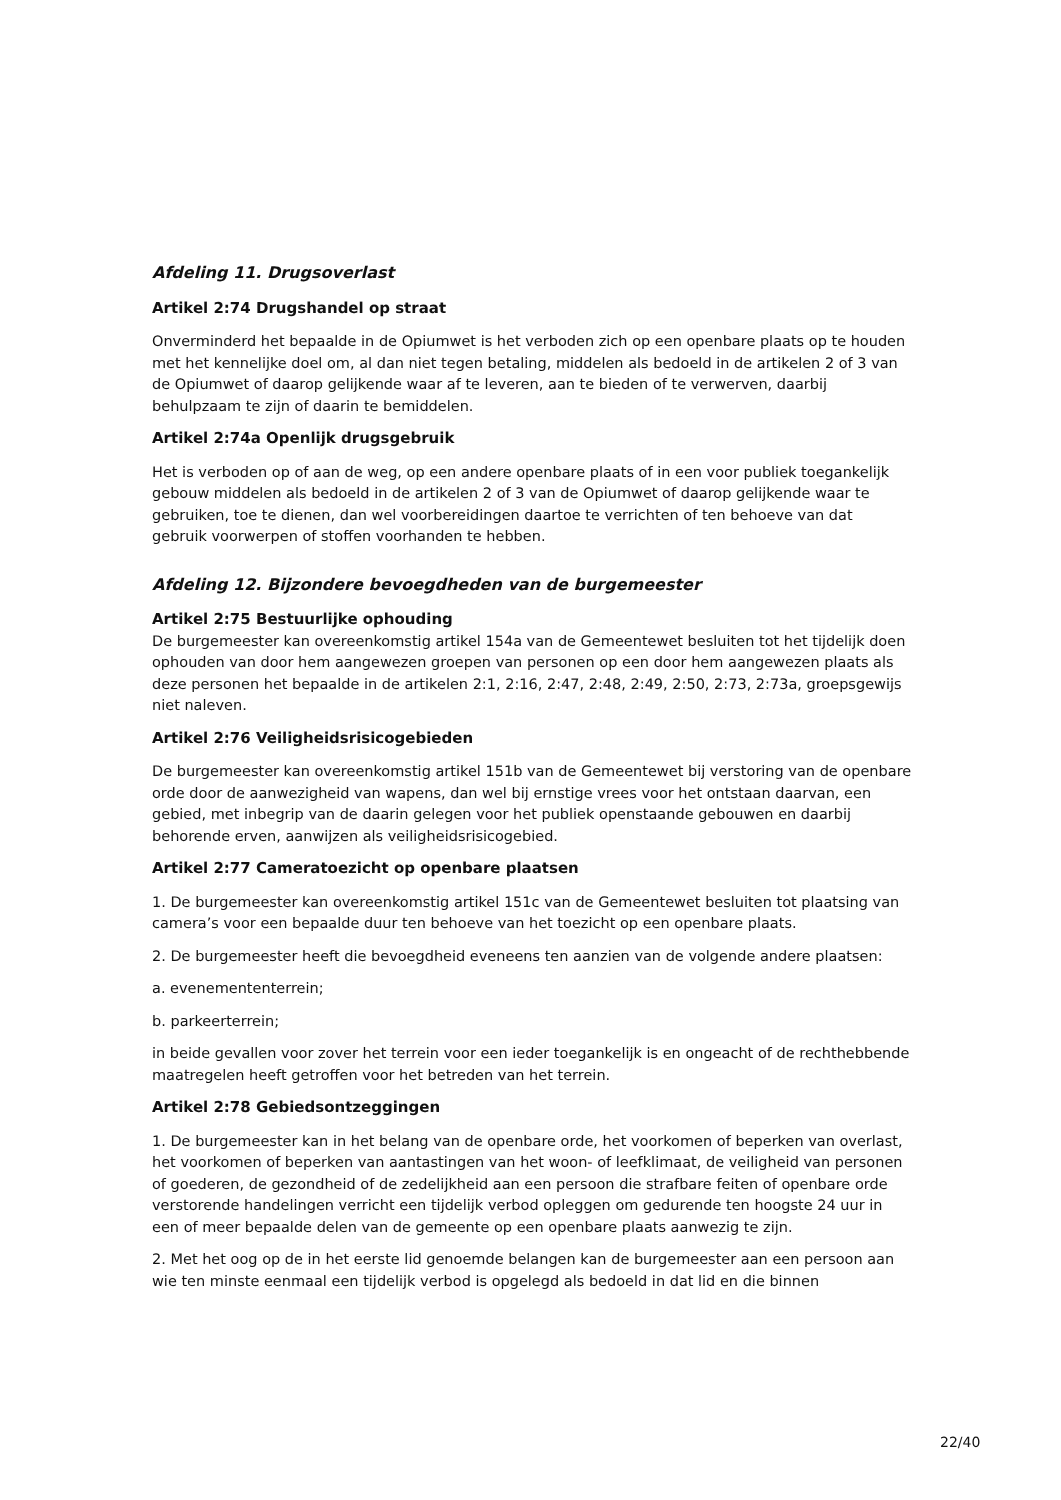Afdeling 11. Drugsoverlast
Artikel 2:74 Drugshandel op straat
Onverminderd het bepaalde in de Opiumwet is het verboden zich op een openbare plaats op te houden met het kennelijke doel om, al dan niet tegen betaling, middelen als bedoeld in de artikelen 2 of 3 van de Opiumwet of daarop gelijkende waar af te leveren, aan te bieden of te verwerven, daarbij behulpzaam te zijn of daarin te bemiddelen.
Artikel 2:74a Openlijk drugsgebruik
Het is verboden op of aan de weg, op een andere openbare plaats of in een voor publiek toegankelijk gebouw middelen als bedoeld in de artikelen 2 of 3 van de Opiumwet of daarop gelijkende waar te gebruiken, toe te dienen, dan wel voorbereidingen daartoe te verrichten of ten behoeve van dat gebruik voorwerpen of stoffen voorhanden te hebben.
Afdeling 12. Bijzondere bevoegdheden van de burgemeester
Artikel 2:75 Bestuurlijke ophouding
De burgemeester kan overeenkomstig artikel 154a van de Gemeentewet besluiten tot het tijdelijk doen ophouden van door hem aangewezen groepen van personen op een door hem aangewezen plaats als deze personen het bepaalde in de artikelen 2:1, 2:16, 2:47, 2:48, 2:49, 2:50, 2:73, 2:73a, groepsgewijs niet naleven.
Artikel 2:76 Veiligheidsrisicogebieden
De burgemeester kan overeenkomstig artikel 151b van de Gemeentewet bij verstoring van de openbare orde door de aanwezigheid van wapens, dan wel bij ernstige vrees voor het ontstaan daarvan, een gebied, met inbegrip van de daarin gelegen voor het publiek openstaande gebouwen en daarbij behorende erven, aanwijzen als veiligheidsrisicogebied.
Artikel 2:77 Cameratoezicht op openbare plaatsen
1. De burgemeester kan overeenkomstig artikel 151c van de Gemeentewet besluiten tot plaatsing van camera’s voor een bepaalde duur ten behoeve van het toezicht op een openbare plaats.
2. De burgemeester heeft die bevoegdheid eveneens ten aanzien van de volgende andere plaatsen:
a. evenemententerrein;
b. parkeerterrein;
in beide gevallen voor zover het terrein voor een ieder toegankelijk is en ongeacht of de rechthebbende maatregelen heeft getroffen voor het betreden van het terrein.
Artikel 2:78 Gebiedsontzeggingen
1. De burgemeester kan in het belang van de openbare orde, het voorkomen of beperken van overlast, het voorkomen of beperken van aantastingen van het woon- of leefklimaat, de veiligheid van personen of goederen, de gezondheid of de zedelijkheid aan een persoon die strafbare feiten of openbare orde verstorende handelingen verricht een tijdelijk verbod opleggen om gedurende ten hoogste 24 uur in een of meer bepaalde delen van de gemeente op een openbare plaats aanwezig te zijn.
2. Met het oog op de in het eerste lid genoemde belangen kan de burgemeester aan een persoon aan wie ten minste eenmaal een tijdelijk verbod is opgelegd als bedoeld in dat lid en die binnen
22/40